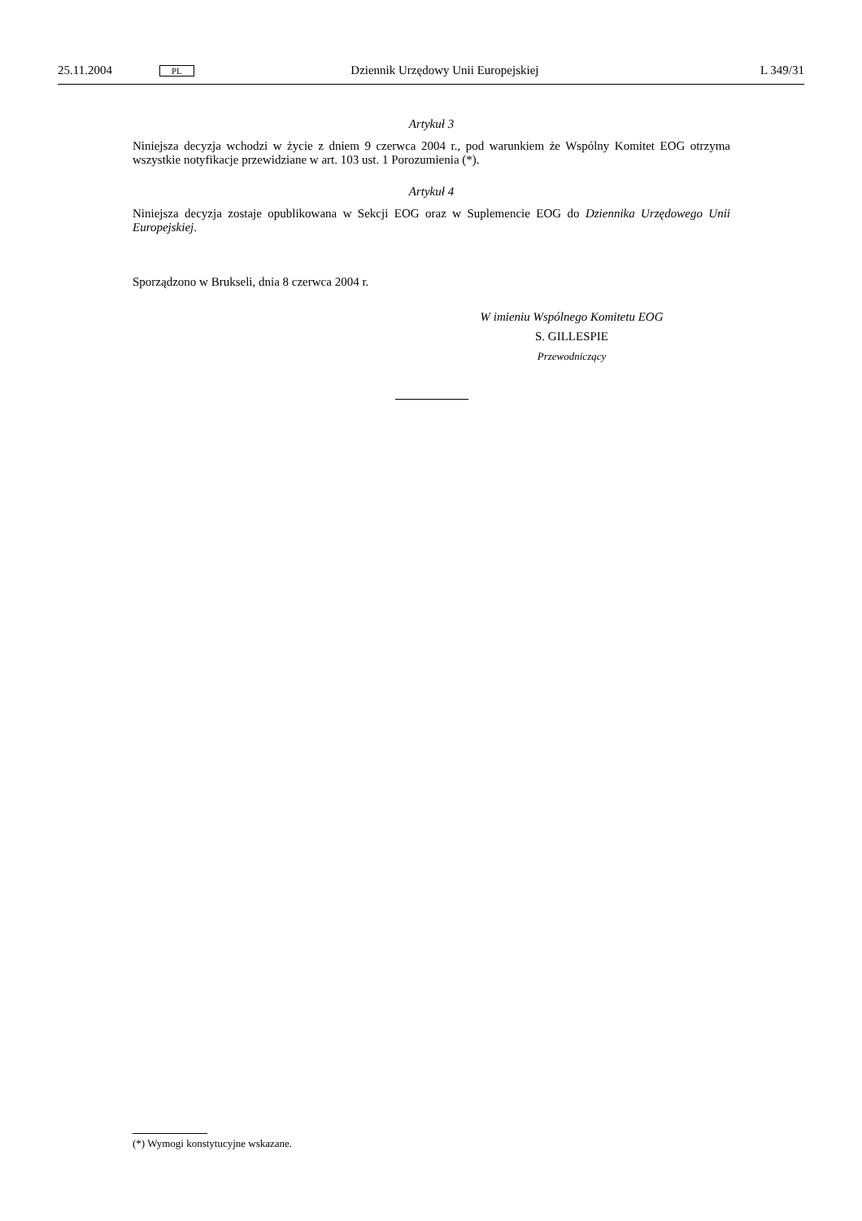25.11.2004 PL Dziennik Urzędowy Unii Europejskiej L 349/31
Artykuł 3
Niniejsza decyzja wchodzi w życie z dniem 9 czerwca 2004 r., pod warunkiem że Wspólny Komitet EOG otrzyma wszystkie notyfikacje przewidziane w art. 103 ust. 1 Porozumienia (*).
Artykuł 4
Niniejsza decyzja zostaje opublikowana w Sekcji EOG oraz w Suplemencie EOG do Dziennika Urzędowego Unii Europejskiej.
Sporządzono w Brukseli, dnia 8 czerwca 2004 r.
W imieniu Wspólnego Komitetu EOG
S. GILLESPIE
Przewodniczący
(*) Wymogi konstytucyjne wskazane.